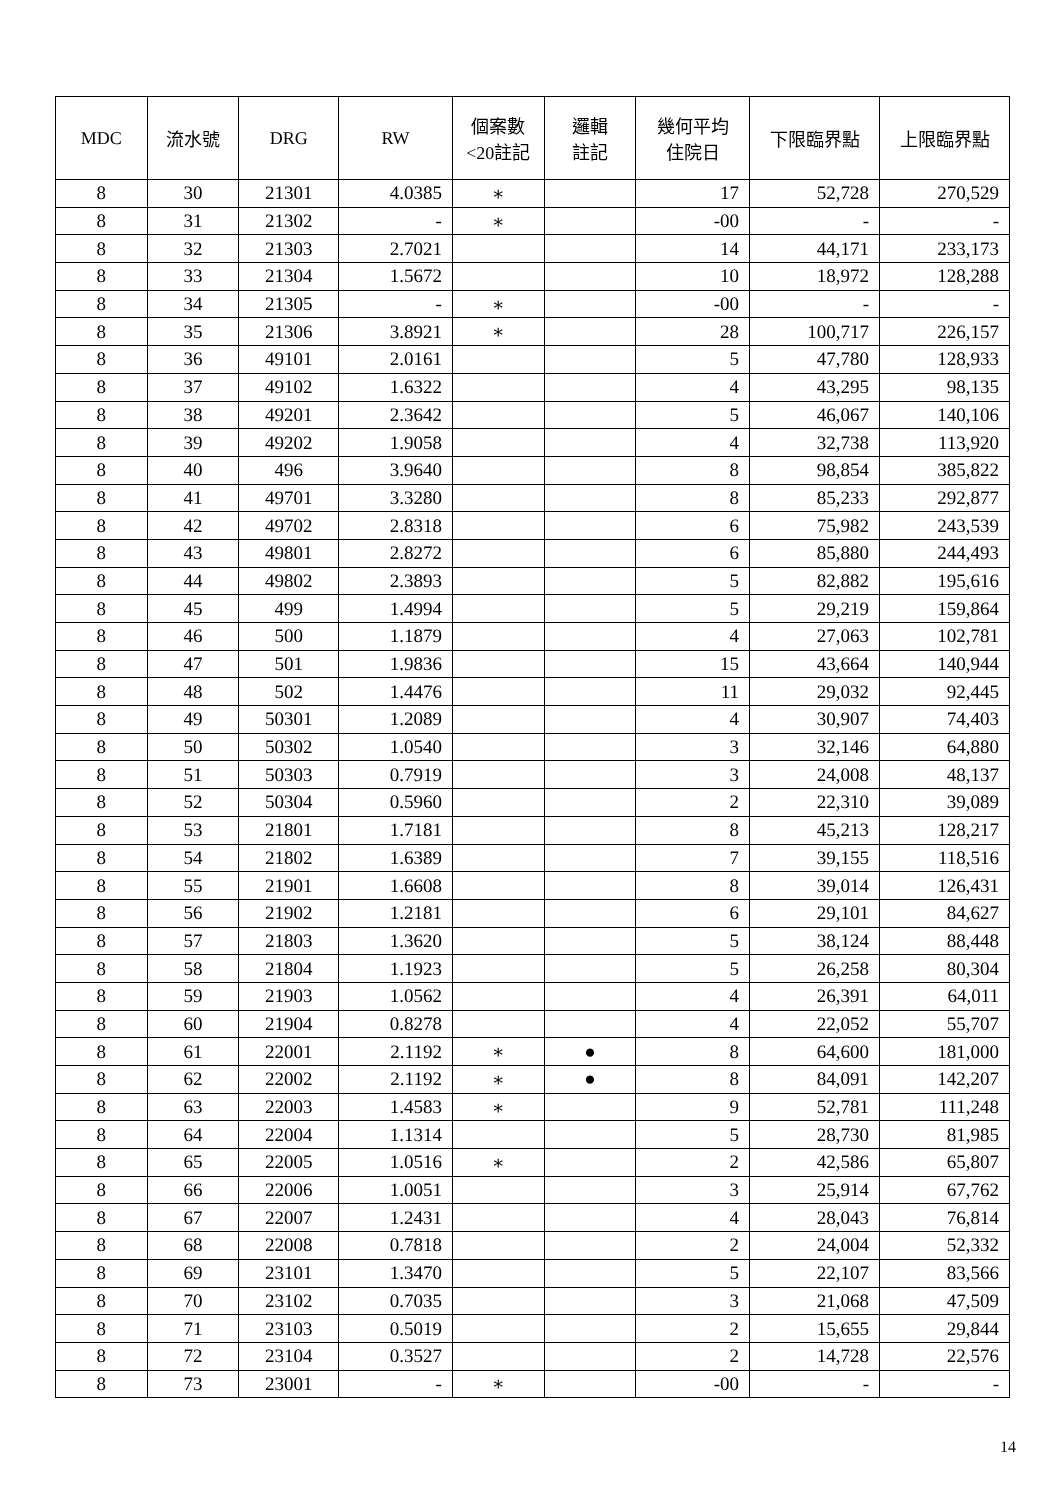| MDC | 流水號 | DRG | RW | 個案數 <20註記 | 邏輯 註記 | 幾何平均 住院日 | 下限臨界點 | 上限臨界點 |
| --- | --- | --- | --- | --- | --- | --- | --- | --- |
| 8 | 30 | 21301 | 4.0385 | ∗ | | 17 | 52,728 | 270,529 |
| 8 | 31 | 21302 | - | ∗ | | -00 | - | - |
| 8 | 32 | 21303 | 2.7021 | | | 14 | 44,171 | 233,173 |
| 8 | 33 | 21304 | 1.5672 | | | 10 | 18,972 | 128,288 |
| 8 | 34 | 21305 | - | ∗ | | -00 | - | - |
| 8 | 35 | 21306 | 3.8921 | ∗ | | 28 | 100,717 | 226,157 |
| 8 | 36 | 49101 | 2.0161 | | | 5 | 47,780 | 128,933 |
| 8 | 37 | 49102 | 1.6322 | | | 4 | 43,295 | 98,135 |
| 8 | 38 | 49201 | 2.3642 | | | 5 | 46,067 | 140,106 |
| 8 | 39 | 49202 | 1.9058 | | | 4 | 32,738 | 113,920 |
| 8 | 40 | 496 | 3.9640 | | | 8 | 98,854 | 385,822 |
| 8 | 41 | 49701 | 3.3280 | | | 8 | 85,233 | 292,877 |
| 8 | 42 | 49702 | 2.8318 | | | 6 | 75,982 | 243,539 |
| 8 | 43 | 49801 | 2.8272 | | | 6 | 85,880 | 244,493 |
| 8 | 44 | 49802 | 2.3893 | | | 5 | 82,882 | 195,616 |
| 8 | 45 | 499 | 1.4994 | | | 5 | 29,219 | 159,864 |
| 8 | 46 | 500 | 1.1879 | | | 4 | 27,063 | 102,781 |
| 8 | 47 | 501 | 1.9836 | | | 15 | 43,664 | 140,944 |
| 8 | 48 | 502 | 1.4476 | | | 11 | 29,032 | 92,445 |
| 8 | 49 | 50301 | 1.2089 | | | 4 | 30,907 | 74,403 |
| 8 | 50 | 50302 | 1.0540 | | | 3 | 32,146 | 64,880 |
| 8 | 51 | 50303 | 0.7919 | | | 3 | 24,008 | 48,137 |
| 8 | 52 | 50304 | 0.5960 | | | 2 | 22,310 | 39,089 |
| 8 | 53 | 21801 | 1.7181 | | | 8 | 45,213 | 128,217 |
| 8 | 54 | 21802 | 1.6389 | | | 7 | 39,155 | 118,516 |
| 8 | 55 | 21901 | 1.6608 | | | 8 | 39,014 | 126,431 |
| 8 | 56 | 21902 | 1.2181 | | | 6 | 29,101 | 84,627 |
| 8 | 57 | 21803 | 1.3620 | | | 5 | 38,124 | 88,448 |
| 8 | 58 | 21804 | 1.1923 | | | 5 | 26,258 | 80,304 |
| 8 | 59 | 21903 | 1.0562 | | | 4 | 26,391 | 64,011 |
| 8 | 60 | 21904 | 0.8278 | | | 4 | 22,052 | 55,707 |
| 8 | 61 | 22001 | 2.1192 | ∗ | ● | 8 | 64,600 | 181,000 |
| 8 | 62 | 22002 | 2.1192 | ∗ | ● | 8 | 84,091 | 142,207 |
| 8 | 63 | 22003 | 1.4583 | ∗ | | 9 | 52,781 | 111,248 |
| 8 | 64 | 22004 | 1.1314 | | | 5 | 28,730 | 81,985 |
| 8 | 65 | 22005 | 1.0516 | ∗ | | 2 | 42,586 | 65,807 |
| 8 | 66 | 22006 | 1.0051 | | | 3 | 25,914 | 67,762 |
| 8 | 67 | 22007 | 1.2431 | | | 4 | 28,043 | 76,814 |
| 8 | 68 | 22008 | 0.7818 | | | 2 | 24,004 | 52,332 |
| 8 | 69 | 23101 | 1.3470 | | | 5 | 22,107 | 83,566 |
| 8 | 70 | 23102 | 0.7035 | | | 3 | 21,068 | 47,509 |
| 8 | 71 | 23103 | 0.5019 | | | 2 | 15,655 | 29,844 |
| 8 | 72 | 23104 | 0.3527 | | | 2 | 14,728 | 22,576 |
| 8 | 73 | 23001 | - | ∗ | | -00 | - | - |
14